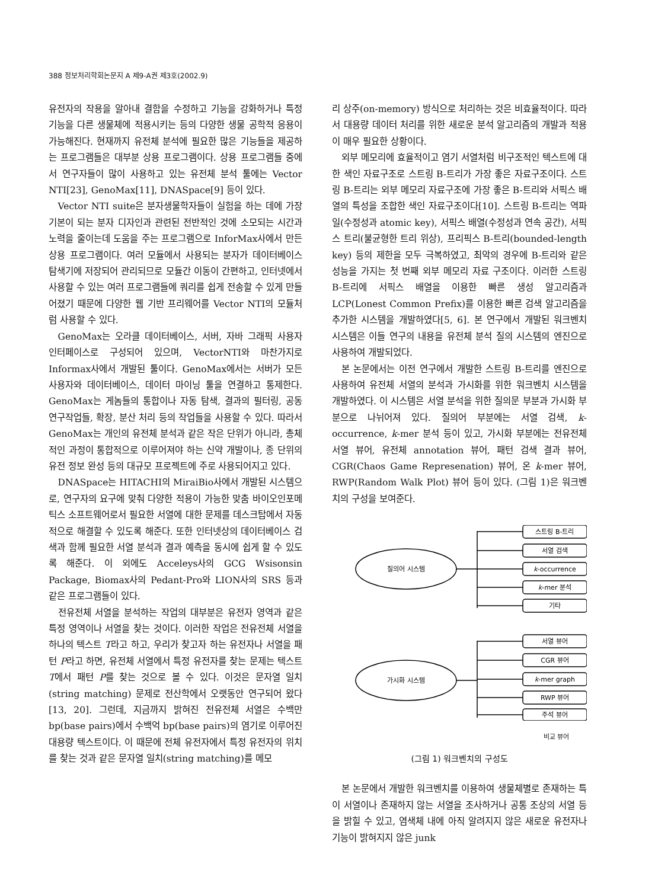388 정보처리학회논문지 A 제9-A권 제3호(2002.9)
유전자의 작용을 알아내 결함을 수정하고 기능을 강화하거나 특정 기능을 다른 생물체에 적용시키는 등의 다양한 생물 공학적 응용이 가능해진다. 현재까지 유전체 분석에 필요한 많은 기능들을 제공하는 프로그램들은 대부분 상용 프로그램이다. 상용 프로그램들 중에서 연구자들이 많이 사용하고 있는 유전체 분석 툴에는 Vector NTI[23], GenoMax[11], DNASpace[9] 등이 있다.
Vector NTI suite은 분자생물학자들이 실험을 하는 데에 가장 기본이 되는 분자 디자인과 관련된 전반적인 것에 소모되는 시간과 노력을 줄이는데 도움을 주는 프로그램으로 InforMax사에서 만든 상용 프로그램이다. 여러 모듈에서 사용되는 분자가 데이터베이스 탐색기에 저장되어 관리되므로 모듈간 이동이 간편하고, 인터넷에서 사용할 수 있는 여러 프로그램들에 쿼리를 쉽게 전송할 수 있게 만들어졌기 때문에 다양한 웹 기반 프리웨어를 Vector NTI의 모듈처럼 사용할 수 있다.
GenoMax는 오라클 데이터베이스, 서버, 자바 그래픽 사용자 인터페이스로 구성되어 있으며, VectorNTI와 마찬가지로 Informax사에서 개발된 툴이다. GenoMax에서는 서버가 모든 사용자와 데이터베이스, 데이터 마이닝 툴을 연결하고 통제한다. GenoMax는 게놈들의 통합이나 자동 탐색, 결과의 필터링, 공동 연구작업들, 확장, 분산 처리 등의 작업들을 사용할 수 있다. 따라서 GenoMax는 개인의 유전체 분석과 같은 작은 단위가 아니라, 총체적인 과정이 통합적으로 이루어져야 하는 신약 개발이나, 종 단위의 유전 정보 완성 등의 대규모 프로젝트에 주로 사용되어지고 있다.
DNASpace는 HITACHI의 MiraiBio사에서 개발된 시스템으로, 연구자의 요구에 맞춰 다양한 적용이 가능한 맞춤 바이오인포메틱스 소프트웨어로서 필요한 서열에 대한 문제를 데스크탑에서 자동적으로 해결할 수 있도록 해준다. 또한 인터넷상의 데이터베이스 검색과 함께 필요한 서열 분석과 결과 예측을 동시에 쉽게 할 수 있도록 해준다. 이 외에도 Acceleys사의 GCG Wsisonsin Package, Biomax사의 Pedant-Pro와 LION사의 SRS 등과 같은 프로그램들이 있다.
전유전체 서열을 분석하는 작업의 대부분은 유전자 영역과 같은 특정 영역이나 서열을 찾는 것이다. 이러한 작업은 전유전체 서열을 하나의 텍스트 T라고 하고, 우리가 찾고자 하는 유전자나 서열을 패턴 P라고 하면, 유전체 서열에서 특정 유전자를 찾는 문제는 텍스트 T에서 패턴 P를 찾는 것으로 볼 수 있다. 이것은 문자열 일치(string matching) 문제로 전산학에서 오랫동안 연구되어 왔다[13, 20]. 그런데, 지금까지 밝혀진 전유전체 서열은 수백만 bp(base pairs)에서 수백억 bp(base pairs)의 염기로 이루어진 대용량 텍스트이다. 이 때문에 전체 유전자에서 특정 유전자의 위치를 찾는 것과 같은 문자열 일치(string matching)를 메모
리 상주(on-memory) 방식으로 처리하는 것은 비효율적이다. 따라서 대용량 데이터 처리를 위한 새로운 분석 알고리즘의 개발과 적용이 매우 필요한 상황이다.
외부 메모리에 효율적이고 염기 서열처럼 비구조적인 텍스트에 대한 색인 자료구조로 스트링 B-트리가 가장 좋은 자료구조이다. 스트링 B-트리는 외부 메모리 자료구조에 가장 좋은 B-트리와 서픽스 배열의 특성을 조합한 색인 자료구조이다[10]. 스트링 B-트리는 역파일(수정성과 atomic key), 서픽스 배열(수정성과 연속 공간), 서픽스 트리(불균형한 트리 위상), 프리픽스 B-트리(bounded-length key) 등의 제한을 모두 극복하였고, 최악의 경우에 B-트리와 같은 성능을 가지는 첫 번째 외부 메모리 자료 구조이다. 이러한 스트링 B-트리에 서픽스 배열을 이용한 빠른 생성 알고리즘과 LCP(Lonest Common Prefix)를 이용한 빠른 검색 알고리즘을 추가한 시스템을 개발하였다[5, 6]. 본 연구에서 개발된 워크벤치 시스템은 이들 연구의 내용을 유전체 분석 질의 시스템의 엔진으로 사용하여 개발되었다.
본 논문에서는 이전 연구에서 개발한 스트링 B-트리를 엔진으로 사용하여 유전체 서열의 분석과 가시화를 위한 워크벤치 시스템을 개발하였다. 이 시스템은 서열 분석을 위한 질의문 부분과 가시화 부분으로 나뉘어져 있다. 질의어 부분에는 서열 검색, k-occurrence, k-mer 분석 등이 있고, 가시화 부분에는 전유전체 서열 뷰어, 유전체 annotation 뷰어, 패턴 검색 결과 뷰어, CGR(Chaos Game Represenation) 뷰어, 온 k-mer 뷰어, RWP(Random Walk Plot) 뷰어 등이 있다. (그림 1)은 워크벤치의 구성을 보여준다.
질의어 시스템
가시화 시스템
스트링 B-트리
서열 검색
k-occurrence
k-mer 분석
기타
서열 뷰어
CGR 뷰어
k-mer graph
RWP 뷰어
주석 뷰어
비교 뷰어
(그림 1) 워크벤치의 구성도
본 논문에서 개발한 워크벤치를 이용하여 생물체별로 존재하는 특이 서열이나 존재하지 않는 서열을 조사하거나 공통 조상의 서열 등을 밝힐 수 있고, 염색체 내에 아직 알려지지 않은 새로운 유전자나 기능이 밝혀지지 않은 junk